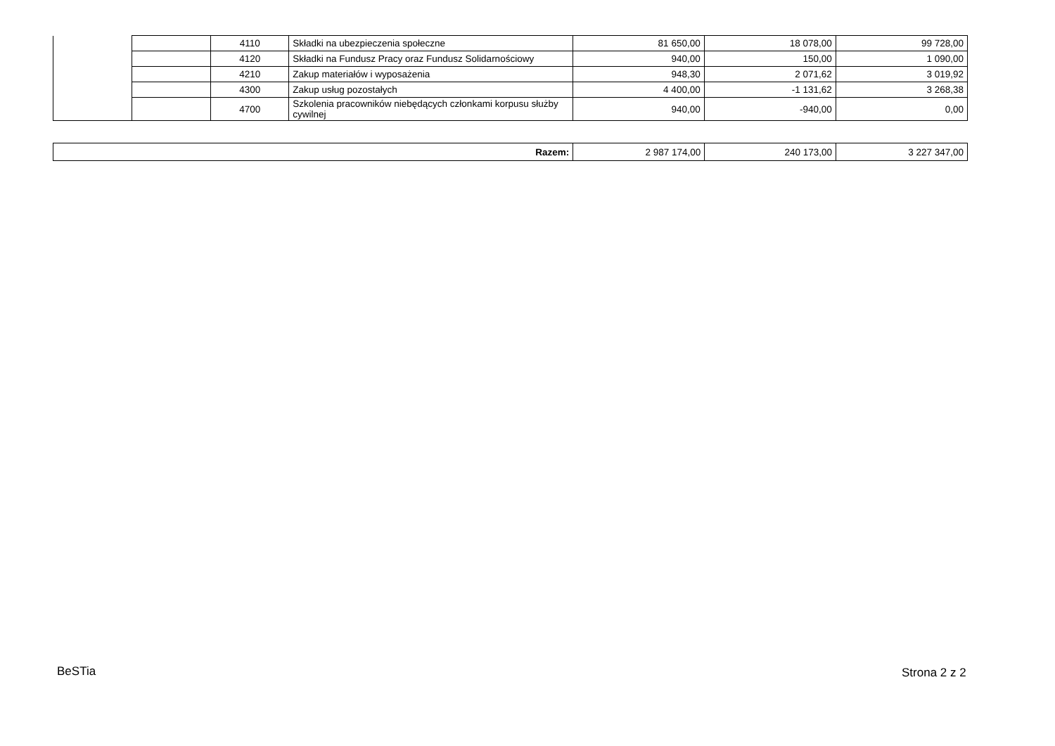| | | 4110 | Składki na ubezpieczenia społeczne | 81 650,00 | 18 078,00 | 99 728,00 |
| | | 4120 | Składki na Fundusz Pracy oraz Fundusz Solidarnościowy | 940,00 | 150,00 | 1 090,00 |
| | | 4210 | Zakup materiałów i wyposażenia | 948,30 | 2 071,62 | 3 019,92 |
| | | 4300 | Zakup usług pozostałych | 4 400,00 | -1 131,62 | 3 268,38 |
| | | 4700 | Szkolenia pracowników niebędących członkami korpusu służby cywilnej | 940,00 | -940,00 | 0,00 |
| Razem: | 2 987 174,00 | 240 173,00 | 3 227 347,00 |
BeSTia Strona 2 z 2